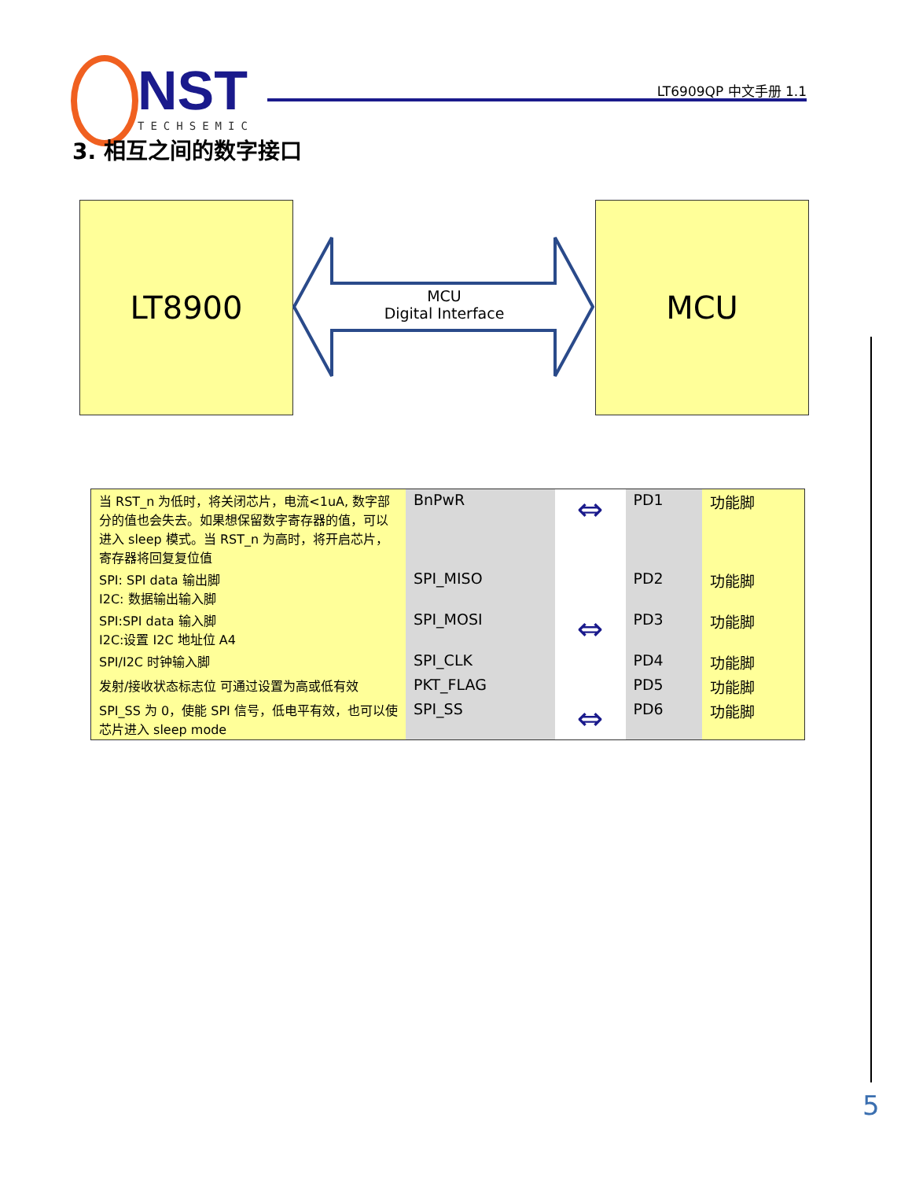NST
TECHSEMIC
LT6909QP 中文手册 1.1
3. 相互之间的数字接口
LT8900
MCU
Digital Interface
MCU
| 当 RST_n 为低时，将关闭芯片，电流<1uA, 数字部分的值也会失去。如果想保留数字寄存器的值，可以进入 sleep 模式。当 RST_n 为高时，将开启芯片，寄存器将回复复位值 | BnPwR | ⇔ | PD1 | 功能脚 |
| SPI: SPI data 输出脚 I2C: 数据输出输入脚 | SPI_MISO | | PD2 | 功能脚 |
| SPI:SPI data 输入脚 I2C:设置 I2C 地址位 A4 | SPI_MOSI | ⇔ | PD3 | 功能脚 |
| SPI/I2C 时钟输入脚 | SPI_CLK | | PD4 | 功能脚 |
| 发射/接收状态标志位 可通过设置为高或低有效 | PKT_FLAG | | PD5 | 功能脚 |
| SPI_SS 为 0，使能 SPI 信号，低电平有效，也可以使芯片进入 sleep mode | SPI_SS | ⇔ | PD6 | 功能脚 |
5